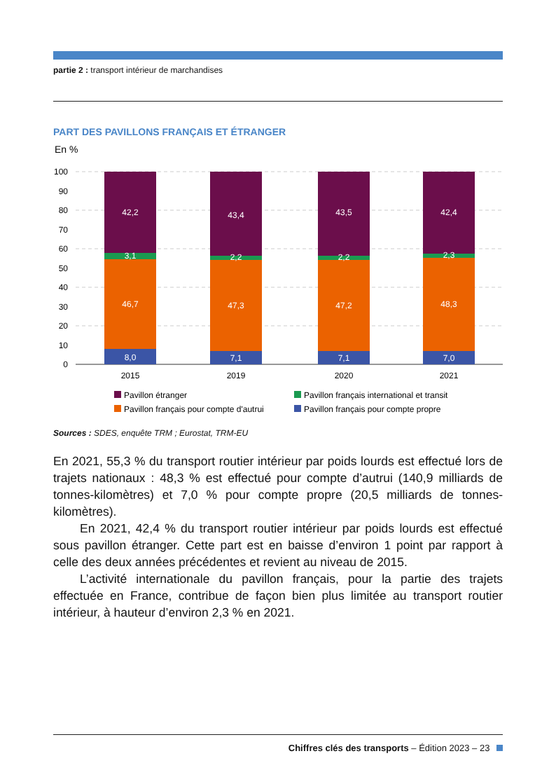partie 2 : transport intérieur de marchandises
PART DES PAVILLONS FRANÇAIS ET ÉTRANGER
En %
100
90
80
70
60
50
40
30
20
10
0
42,2
3,1
46,7
8,0
43,4
2,2
47,3
7,1
43,5
2,2
47,2
7,1
42,4
2,3
48,3
7,0
2015
2019
2020
2021
Pavillon étranger
Pavillon français international et transit
Pavillon français pour compte d'autrui
Pavillon français pour compte propre
Sources : SDES, enquête TRM ; Eurostat, TRM-EU
En 2021, 55,3 % du transport routier intérieur par poids lourds est effectué lors de trajets nationaux : 48,3 % est effectué pour compte d’autrui (140,9 milliards de tonnes-kilomètres) et 7,0 % pour compte propre (20,5 milliards de tonnes-kilomètres).
En 2021, 42,4 % du transport routier intérieur par poids lourds est effectué sous pavillon étranger. Cette part est en baisse d’environ 1 point par rapport à celle des deux années précédentes et revient au niveau de 2015.
L’activité internationale du pavillon français, pour la partie des trajets effectuée en France, contribue de façon bien plus limitée au transport routier intérieur, à hauteur d’environ 2,3 % en 2021.
Chiffres clés des transports – Édition 2023 – 23